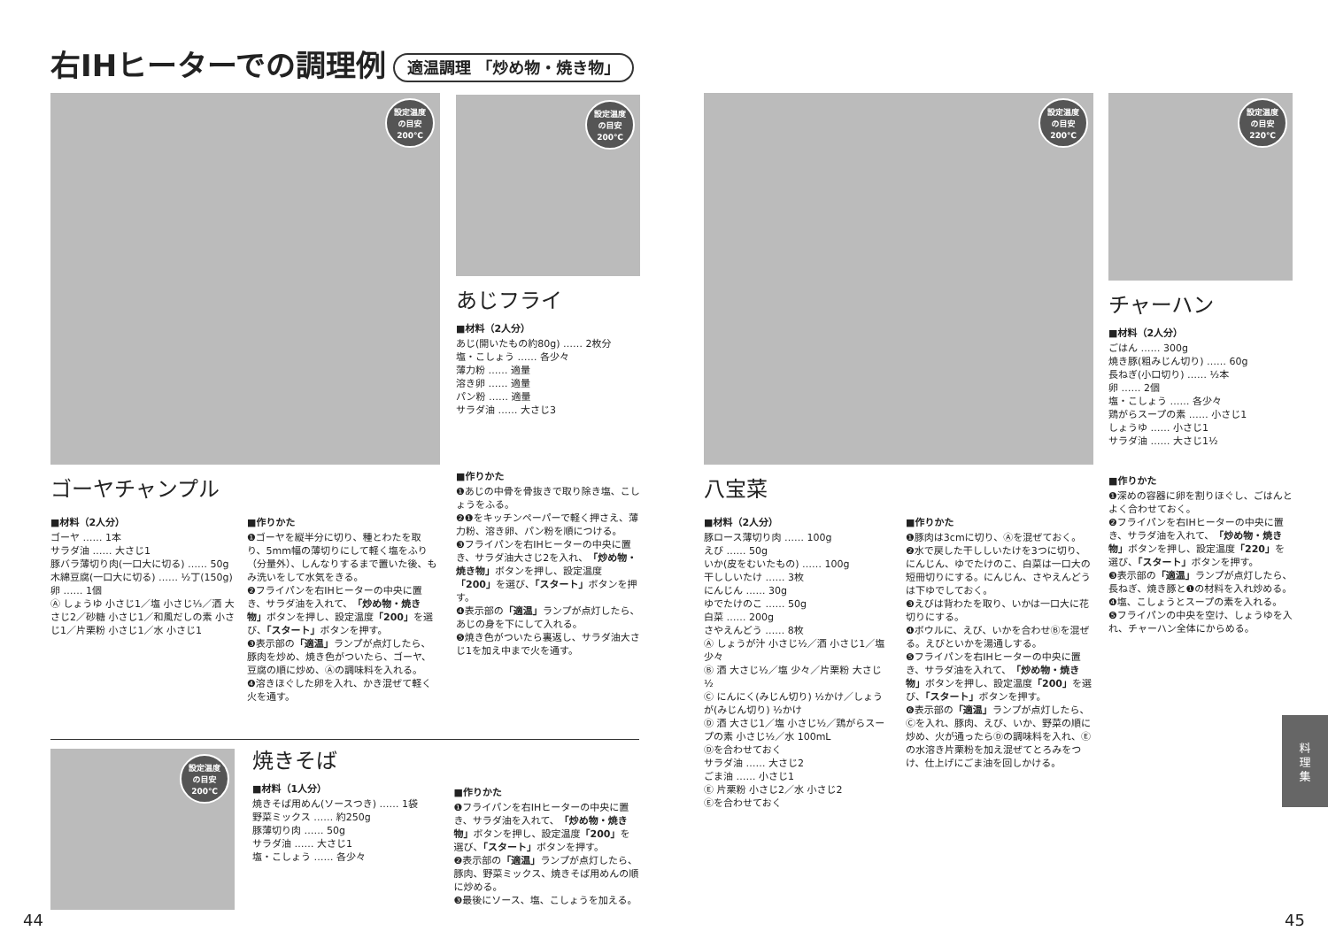右IHヒーターでの調理例 適温調理 「炒め物・焼き物」
設定温度
の目安
200℃
ゴーヤチャンプル
■材料（2人分）
ゴーヤ …… 1本
サラダ油 …… 大さじ1
豚バラ薄切り肉(一口大に切る) …… 50g
木綿豆腐(一口大に切る) …… ½丁(150g)
卵 …… 1個
Ⓐ しょうゆ 小さじ1／塩 小さじ⅓／酒 大さじ2／砂糖 小さじ1／和風だしの素 小さじ1／片栗粉 小さじ1／水 小さじ1
■作りかた
❶ゴーヤを縦半分に切り、種とわたを取り、5mm幅の薄切りにして軽く塩をふり（分量外）、しんなりするまで置いた後、もみ洗いをして水気をきる。
❷フライパンを右IHヒーターの中央に置き、サラダ油を入れて、「炒め物・焼き物」ボタンを押し、設定温度「200」を選び、「スタート」ボタンを押す。
❸表示部の「適温」ランプが点灯したら、豚肉を炒め、焼き色がついたら、ゴーヤ、豆腐の順に炒め、Ⓐの調味料を入れる。
❹溶きほぐした卵を入れ、かき混ぜて軽く火を通す。
設定温度
の目安
200℃
あじフライ
■材料（2人分）
あじ(開いたもの約80g) …… 2枚分
塩・こしょう …… 各少々
薄力粉 …… 適量
溶き卵 …… 適量
パン粉 …… 適量
サラダ油 …… 大さじ3
■作りかた
❶あじの中骨を骨抜きで取り除き塩、こしょうをふる。
❷❶をキッチンペーパーで軽く押さえ、薄力粉、溶き卵、パン粉を順につける。
❸フライパンを右IHヒーターの中央に置き、サラダ油大さじ2を入れ、「炒め物・焼き物」ボタンを押し、設定温度「200」を選び、「スタート」ボタンを押す。
❹表示部の「適温」ランプが点灯したら、あじの身を下にして入れる。
❺焼き色がついたら裏返し、サラダ油大さじ1を加え中まで火を通す。
設定温度
の目安
200℃
焼きそば
■材料（1人分）
焼きそば用めん(ソースつき) …… 1袋
野菜ミックス …… 約250g
豚薄切り肉 …… 50g
サラダ油 …… 大さじ1
塩・こしょう …… 各少々
■作りかた
❶フライパンを右IHヒーターの中央に置き、サラダ油を入れて、「炒め物・焼き物」ボタンを押し、設定温度「200」を選び、「スタート」ボタンを押す。
❷表示部の「適温」ランプが点灯したら、豚肉、野菜ミックス、焼きそば用めんの順に炒める。
❸最後にソース、塩、こしょうを加える。
設定温度
の目安
200℃
八宝菜
■材料（2人分）
豚ロース薄切り肉 …… 100g
えび …… 50g
いか(皮をむいたもの) …… 100g
干ししいたけ …… 3枚
にんじん …… 30g
ゆでたけのこ …… 50g
白菜 …… 200g
さやえんどう …… 8枚
Ⓐ しょうが汁 小さじ½／酒 小さじ1／塩 少々
Ⓑ 酒 大さじ½／塩 少々／片栗粉 大さじ½
Ⓒ にんにく(みじん切り) ½かけ／しょうが(みじん切り) ½かけ
Ⓓ 酒 大さじ1／塩 小さじ½／鶏がらスープの素 小さじ½／水 100mL
Ⓓを合わせておく
サラダ油 …… 大さじ2
ごま油 …… 小さじ1
Ⓔ 片栗粉 小さじ2／水 小さじ2
Ⓔを合わせておく
■作りかた
❶豚肉は3cmに切り、Ⓐを混ぜておく。
❷水で戻した干ししいたけを3つに切り、にんじん、ゆでたけのこ、白菜は一口大の短冊切りにする。にんじん、さやえんどうは下ゆでしておく。
❸えびは背わたを取り、いかは一口大に花切りにする。
❹ボウルに、えび、いかを合わせⒷを混ぜる。えびといかを湯通しする。
❺フライパンを右IHヒーターの中央に置き、サラダ油を入れて、「炒め物・焼き物」ボタンを押し、設定温度「200」を選び、「スタート」ボタンを押す。
❻表示部の「適温」ランプが点灯したら、Ⓒを入れ、豚肉、えび、いか、野菜の順に炒め、火が通ったらⒹの調味料を入れ、Ⓔの水溶き片栗粉を加え混ぜてとろみをつけ、仕上げにごま油を回しかける。
設定温度
の目安
220℃
チャーハン
■材料（2人分）
ごはん …… 300g
焼き豚(粗みじん切り) …… 60g
長ねぎ(小口切り) …… ½本
卵 …… 2個
塩・こしょう …… 各少々
鶏がらスープの素 …… 小さじ1
しょうゆ …… 小さじ1
サラダ油 …… 大さじ1½
■作りかた
❶深めの容器に卵を割りほぐし、ごはんとよく合わせておく。
❷フライパンを右IHヒーターの中央に置き、サラダ油を入れて、「炒め物・焼き物」ボタンを押し、設定温度「220」を選び、「スタート」ボタンを押す。
❸表示部の「適温」ランプが点灯したら、長ねぎ、焼き豚と❶の材料を入れ炒める。
❹塩、こしょうとスープの素を入れる。
❺フライパンの中央を空け、しょうゆを入れ、チャーハン全体にからめる。
料
理
集
44 45